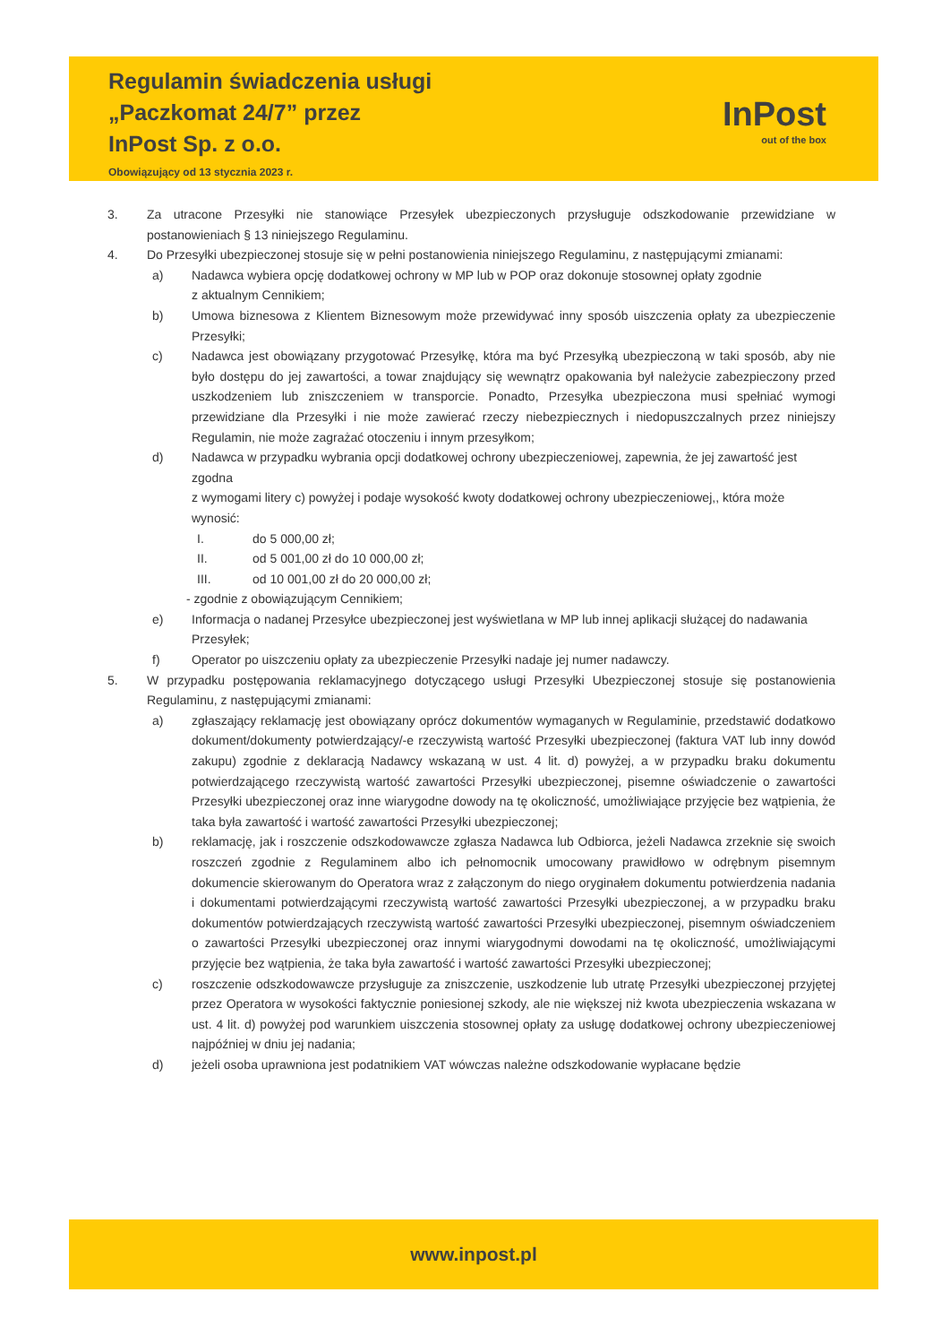Regulamin świadczenia usługi
„Paczkomat 24/7” przez
InPost Sp. z o.o.
Obowiązujący od 13 stycznia 2023 r.
InPost
out of the box
3. Za utracone Przesyłki nie stanowiące Przesyłek ubezpieczonych przysługuje odszkodowanie przewidziane w postanowieniach § 13 niniejszego Regulaminu.
4. Do Przesyłki ubezpieczonej stosuje się w pełni postanowienia niniejszego Regulaminu, z następującymi zmianami:
a) Nadawca wybiera opcję dodatkowej ochrony w MP lub w POP oraz dokonuje stosownej opłaty zgodnie
z aktualnym Cennikiem;
b) Umowa biznesowa z Klientem Biznesowym może przewidywać inny sposób uiszczenia opłaty za ubezpieczenie Przesyłki;
c) Nadawca jest obowiązany przygotować Przesyłkę, która ma być Przesyłką ubezpieczoną w taki sposób, aby nie było dostępu do jej zawartości, a towar znajdujący się wewnątrz opakowania był należycie zabezpieczony przed uszkodzeniem lub zniszczeniem w transporcie. Ponadto, Przesyłka ubezpieczona musi spełniać wymogi przewidziane dla Przesyłki i nie może zawierać rzeczy niebezpiecznych i niedopuszczalnych przez niniejszy Regulamin, nie może zagrażać otoczeniu i innym przesyłkom;
d) Nadawca w przypadku wybrania opcji dodatkowej ochrony ubezpieczeniowej, zapewnia, że jej zawartość jest zgodna
z wymogami litery c) powyżej i podaje wysokość kwoty dodatkowej ochrony ubezpieczeniowej,, która może wynosić:
I. do 5 000,00 zł;
II. od 5 001,00 zł do 10 000,00 zł;
III. od 10 001,00 zł do 20 000,00 zł;
- zgodnie z obowiązującym Cennikiem;
e) Informacja o nadanej Przesyłce ubezpieczonej jest wyświetlana w MP lub innej aplikacji służącej do nadawania Przesyłek;
f) Operator po uiszczeniu opłaty za ubezpieczenie Przesyłki nadaje jej numer nadawczy.
5. W przypadku postępowania reklamacyjnego dotyczącego usługi Przesyłki Ubezpieczonej stosuje się postanowienia Regulaminu, z następującymi zmianami:
a) zgłaszający reklamację jest obowiązany oprócz dokumentów wymaganych w Regulaminie, przedstawić dodatkowo dokument/dokumenty potwierdzający/-e rzeczywistą wartość Przesyłki ubezpieczonej (faktura VAT lub inny dowód zakupu) zgodnie z deklaracją Nadawcy wskazaną w ust. 4 lit. d) powyżej, a w przypadku braku dokumentu potwierdzającego rzeczywistą wartość zawartości Przesyłki ubezpieczonej, pisemne oświadczenie o zawartości Przesyłki ubezpieczonej oraz inne wiarygodne dowody na tę okoliczność, umożliwiające przyjęcie bez wątpienia, że taka była zawartość i wartość zawartości Przesyłki ubezpieczonej;
b) reklamację, jak i roszczenie odszkodowawcze zgłasza Nadawca lub Odbiorca, jeżeli Nadawca zrzeknie się swoich roszczeń zgodnie z Regulaminem albo ich pełnomocnik umocowany prawidłowo w odrębnym pisemnym dokumencie skierowanym do Operatora wraz z załączonym do niego oryginałem dokumentu potwierdzenia nadania i dokumentami potwierdzającymi rzeczywistą wartość zawartości Przesyłki ubezpieczonej, a w przypadku braku dokumentów potwierdzających rzeczywistą wartość zawartości Przesyłki ubezpieczonej, pisemnym oświadczeniem o zawartości Przesyłki ubezpieczonej oraz innymi wiarygodnymi dowodami na tę okoliczność, umożliwiającymi przyjęcie bez wątpienia, że taka była zawartość i wartość zawartości Przesyłki ubezpieczonej;
c) roszczenie odszkodowawcze przysługuje za zniszczenie, uszkodzenie lub utratę Przesyłki ubezpieczonej przyjętej przez Operatora w wysokości faktycznie poniesionej szkody, ale nie większej niż kwota ubezpieczenia wskazana w ust. 4 lit. d) powyżej pod warunkiem uiszczenia stosownej opłaty za usługę dodatkowej ochrony ubezpieczeniowej najpóźniej w dniu jej nadania;
d) jeżeli osoba uprawniona jest podatnikiem VAT wówczas należne odszkodowanie wypłacane będzie
www.inpost.pl